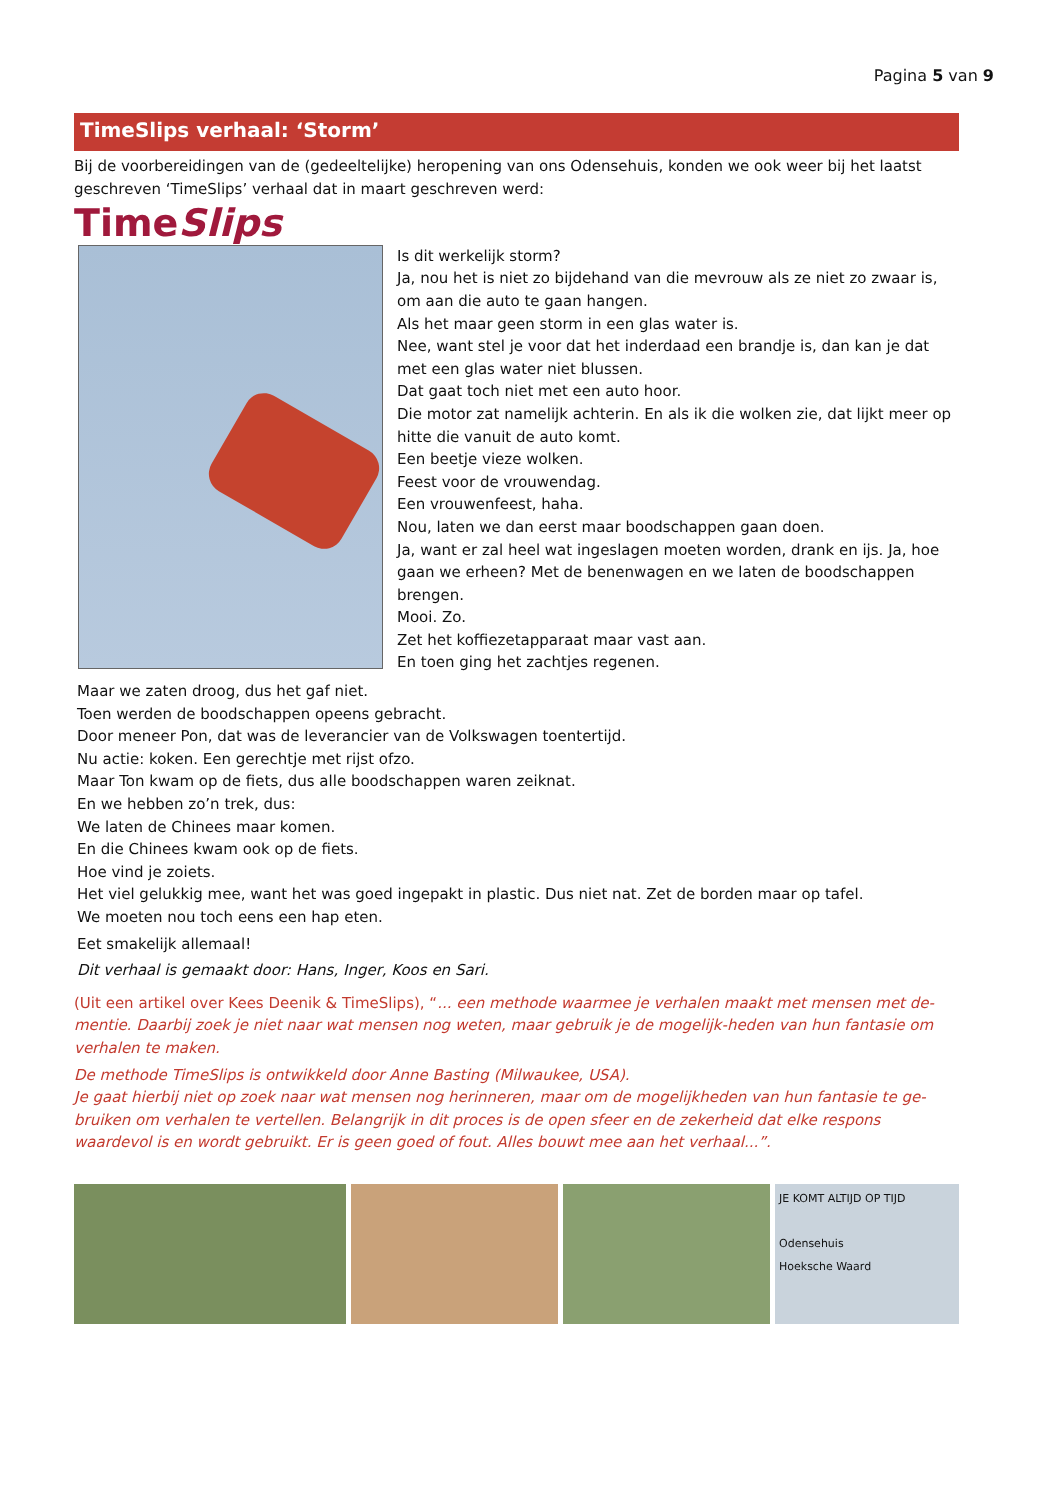Pagina 5 van 9
TimeSlips verhaal: ‘Storm’
Bij de voorbereidingen van de (gedeeltelijke) heropening van ons Odensehuis, konden we ook weer bij het laatst geschreven ‘TimeSlips’ verhaal dat in maart geschreven werd:
TimeSlips
Is dit werkelijk storm?
Ja, nou het is niet zo bijdehand van die mevrouw als ze niet zo zwaar is, om aan die auto te gaan hangen.
Als het maar geen storm in een glas water is.
Nee, want stel je voor dat het inderdaad een brandje is, dan kan je dat met een glas water niet blussen.
Dat gaat toch niet met een auto hoor.
Die motor zat namelijk achterin. En als ik die wolken zie, dat lijkt meer op hitte die vanuit de auto komt.
Een beetje vieze wolken.
Feest voor de vrouwendag.
Een vrouwenfeest, haha.
Nou, laten we dan eerst maar boodschappen gaan doen.
Ja, want er zal heel wat ingeslagen moeten worden, drank en ijs. Ja, hoe gaan we erheen? Met de benenwagen en we laten de boodschappen brengen.
Mooi. Zo.
Zet het koffiezetapparaat maar vast aan.
En toen ging het zachtjes regenen.
Maar we zaten droog, dus het gaf niet.
Toen werden de boodschappen opeens gebracht.
Door meneer Pon, dat was de leverancier van de Volkswagen toentertijd.
Nu actie: koken. Een gerechtje met rijst ofzo.
Maar Ton kwam op de fiets, dus alle boodschappen waren zeiknat.
En we hebben zo’n trek, dus:
We laten de Chinees maar komen.
En die Chinees kwam ook op de fiets.
Hoe vind je zoiets.
Het viel gelukkig mee, want het was goed ingepakt in plastic. Dus niet nat. Zet de borden maar op tafel.
We moeten nou toch eens een hap eten.
Eet smakelijk allemaal!
Dit verhaal is gemaakt door: Hans, Inger, Koos en Sari.
(Uit een artikel over Kees Deenik & TimeSlips), “... een methode waarmee je verhalen maakt met mensen met de-mentie. Daarbij zoek je niet naar wat mensen nog weten, maar gebruik je de mogelijk-heden van hun fantasie om verhalen te maken.
De methode TimeSlips is ontwikkeld door Anne Basting (Milwaukee, USA).
Je gaat hierbij niet op zoek naar wat mensen nog herinneren, maar om de mogelijkheden van hun fantasie te ge-bruiken om verhalen te vertellen. Belangrijk in dit proces is de open sfeer en de zekerheid dat elke respons waardevol is en wordt gebruikt. Er is geen goed of fout. Alles bouwt mee aan het verhaal...”.
JE KOMT ALTIJD OP TIJD
Odensehuis
Hoeksche Waard